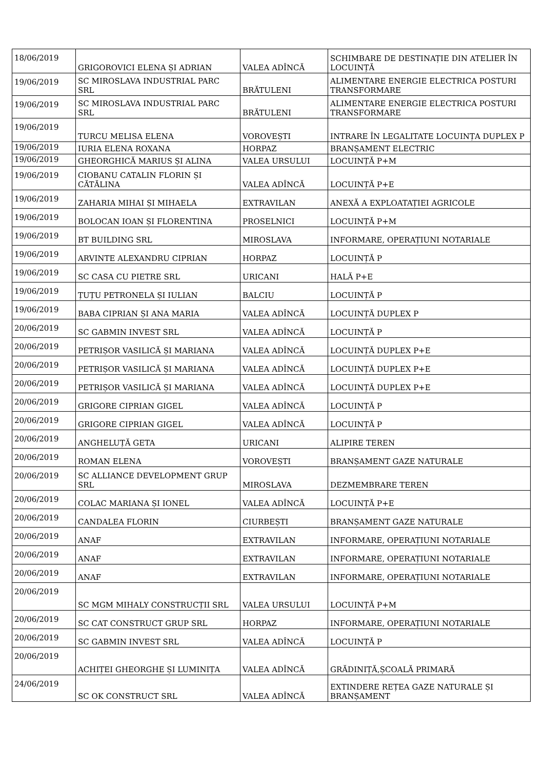| 18/06/2019 | GRIGOROVICI ELENA ȘI ADRIAN | VALEA ADÎNCĂ | SCHIMBARE DE DESTINAȚIE DIN ATELIER ÎN LOCUINȚĂ |
| 19/06/2019 | SC MIROSLAVA INDUSTRIAL PARC SRL | BRĂTULENI | ALIMENTARE ENERGIE ELECTRICA POSTURI TRANSFORMARE |
| 19/06/2019 | SC MIROSLAVA INDUSTRIAL PARC SRL | BRĂTULENI | ALIMENTARE ENERGIE ELECTRICA POSTURI TRANSFORMARE |
| 19/06/2019 | TURCU MELISA ELENA | VOROVEȘTI | INTRARE ÎN LEGALITATE LOCUINȚA DUPLEX P |
| 19/06/2019 | IURIA ELENA ROXANA | HORPAZ | BRANȘAMENT ELECTRIC |
| 19/06/2019 | GHEORGHICĂ MARIUS ȘI ALINA | VALEA URSULUI | LOCUINȚĂ P+M |
| 19/06/2019 | CIOBANU CATALIN FLORIN ȘI CĂTĂLINA | VALEA ADÎNCĂ | LOCUINȚĂ P+E |
| 19/06/2019 | ZAHARIA MIHAI ȘI MIHAELA | EXTRAVILAN | ANEXĂ A EXPLOATAȚIEI AGRICOLE |
| 19/06/2019 | BOLOCAN IOAN ȘI FLORENTINA | PROSELNICI | LOCUINȚĂ P+M |
| 19/06/2019 | BT BUILDING SRL | MIROSLAVA | INFORMARE, OPERAȚIUNI NOTARIALE |
| 19/06/2019 | ARVINTE ALEXANDRU CIPRIAN | HORPAZ | LOCUINȚĂ P |
| 19/06/2019 | SC CASA CU PIETRE SRL | URICANI | HALĂ P+E |
| 19/06/2019 | ȚUȚU PETRONELA ȘI IULIAN | BALCIU | LOCUINȚĂ P |
| 19/06/2019 | BABA CIPRIAN ȘI ANA MARIA | VALEA ADÎNCĂ | LOCUINȚĂ DUPLEX P |
| 20/06/2019 | SC GABMIN INVEST SRL | VALEA ADÎNCĂ | LOCUINȚĂ P |
| 20/06/2019 | PETRIȘOR VASILICĂ ȘI MARIANA | VALEA ADÎNCĂ | LOCUINȚĂ DUPLEX P+E |
| 20/06/2019 | PETRIȘOR VASILICĂ ȘI MARIANA | VALEA ADÎNCĂ | LOCUINȚĂ DUPLEX P+E |
| 20/06/2019 | PETRIȘOR VASILICĂ ȘI MARIANA | VALEA ADÎNCĂ | LOCUINȚĂ DUPLEX P+E |
| 20/06/2019 | GRIGORE CIPRIAN GIGEL | VALEA ADÎNCĂ | LOCUINȚĂ P |
| 20/06/2019 | GRIGORE CIPRIAN GIGEL | VALEA ADÎNCĂ | LOCUINȚĂ P |
| 20/06/2019 | ANGHELUȚĂ GETA | URICANI | ALIPIRE TEREN |
| 20/06/2019 | ROMAN ELENA | VOROVEȘTI | BRANȘAMENT GAZE NATURALE |
| 20/06/2019 | SC ALLIANCE DEVELOPMENT GRUP SRL | MIROSLAVA | DEZMEMBRARE TEREN |
| 20/06/2019 | COLAC MARIANA ȘI IONEL | VALEA ADÎNCĂ | LOCUINȚĂ P+E |
| 20/06/2019 | CANDALEA FLORIN | CIURBEȘTI | BRANȘAMENT GAZE NATURALE |
| 20/06/2019 | ANAF | EXTRAVILAN | INFORMARE, OPERAȚIUNI NOTARIALE |
| 20/06/2019 | ANAF | EXTRAVILAN | INFORMARE, OPERAȚIUNI NOTARIALE |
| 20/06/2019 | ANAF | EXTRAVILAN | INFORMARE, OPERAȚIUNI NOTARIALE |
| 20/06/2019 | SC MGM MIHALY CONSTRUCȚII SRL | VALEA URSULUI | LOCUINȚĂ P+M |
| 20/06/2019 | SC CAT CONSTRUCT GRUP SRL | HORPAZ | INFORMARE, OPERAȚIUNI NOTARIALE |
| 20/06/2019 | SC GABMIN INVEST SRL | VALEA ADÎNCĂ | LOCUINȚĂ P |
| 20/06/2019 | ACHIȚEI GHEORGHE ȘI LUMINIȚA | VALEA ADÎNCĂ | GRĂDINIȚĂ,ȘCOALĂ PRIMARĂ |
| 24/06/2019 | SC OK CONSTRUCT SRL | VALEA ADÎNCĂ | EXTINDERE REȚEA GAZE NATURALE ȘI BRANȘAMENT |